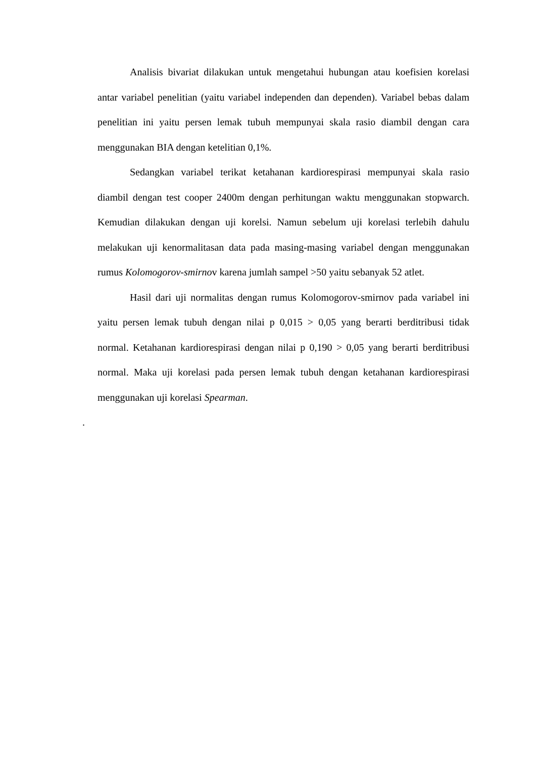Analisis bivariat dilakukan untuk mengetahui hubungan atau koefisien korelasi antar variabel penelitian (yaitu variabel independen dan dependen). Variabel bebas dalam penelitian ini yaitu persen lemak tubuh mempunyai skala rasio diambil dengan cara menggunakan BIA dengan ketelitian 0,1%.
Sedangkan variabel terikat ketahanan kardiorespirasi mempunyai skala rasio diambil dengan test cooper 2400m dengan perhitungan waktu menggunakan stopwarch. Kemudian dilakukan dengan uji korelsi. Namun sebelum uji korelasi terlebih dahulu melakukan uji kenormalitasan data pada masing-masing variabel dengan menggunakan rumus Kolomogorov-smirnov karena jumlah sampel >50 yaitu sebanyak 52 atlet.
Hasil dari uji normalitas dengan rumus Kolomogorov-smirnov pada variabel ini yaitu persen lemak tubuh dengan nilai p 0,015 > 0,05 yang berarti berditribusi tidak normal. Ketahanan kardiorespirasi dengan nilai p 0,190 > 0,05 yang berarti berditribusi normal. Maka uji korelasi pada persen lemak tubuh dengan ketahanan kardiorespirasi menggunakan uji korelasi Spearman.
.